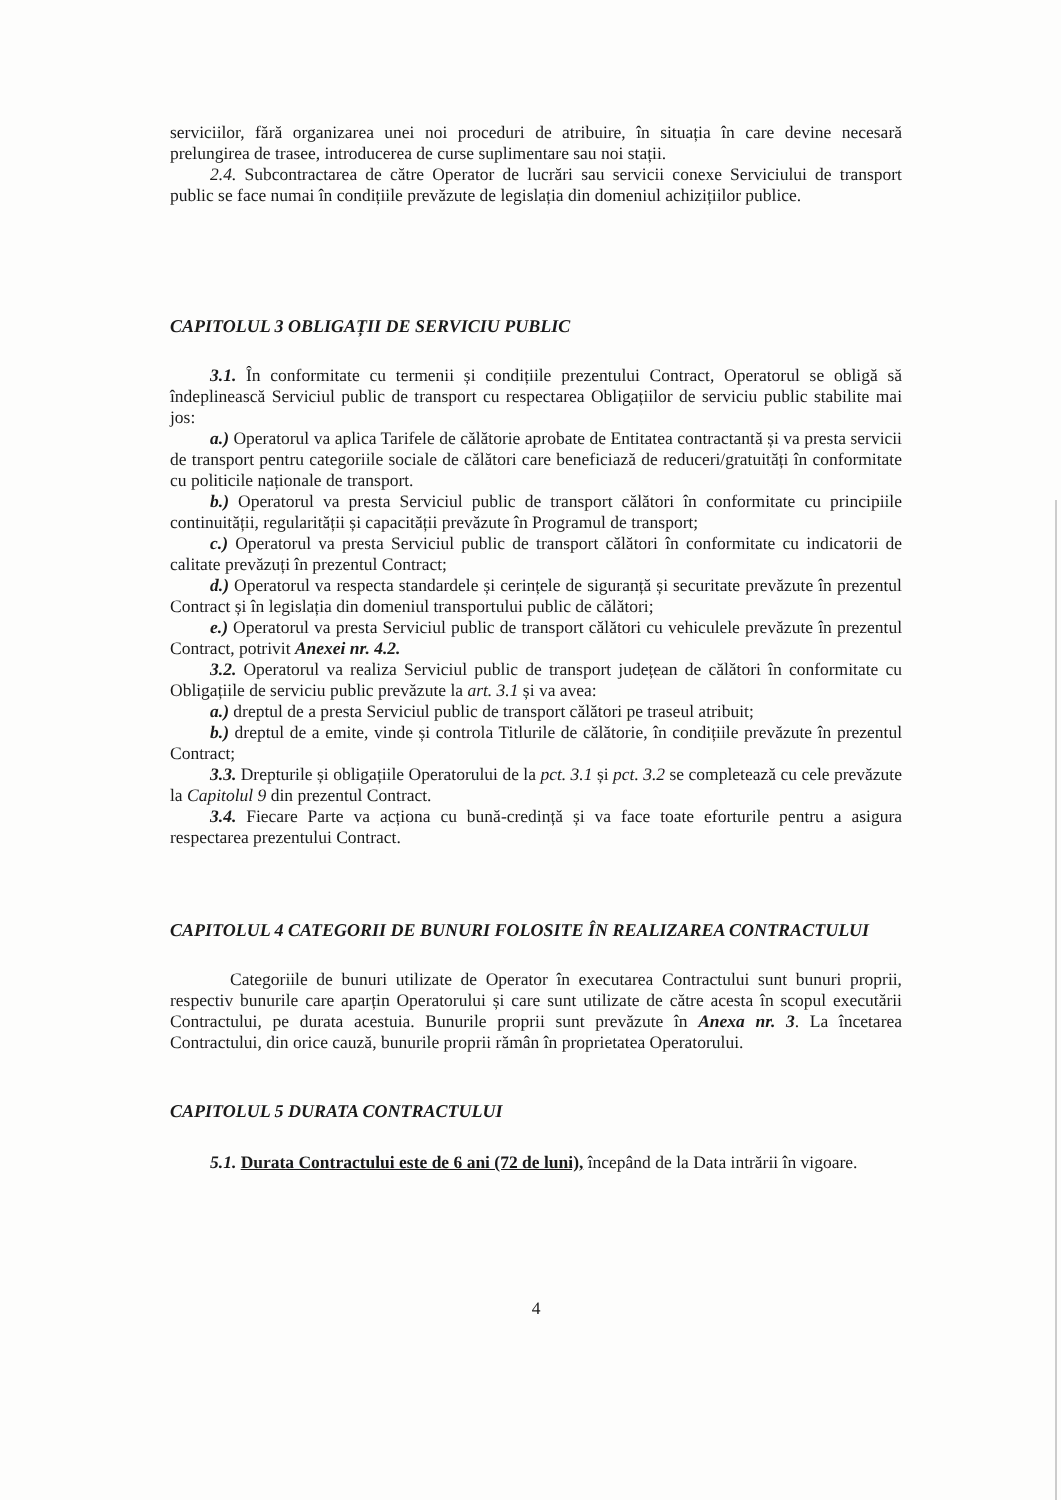serviciilor, fără organizarea unei noi proceduri de atribuire, în situația în care devine necesară prelungirea de trasee, introducerea de curse suplimentare sau noi stații.
2.4. Subcontractarea de către Operator de lucrări sau servicii conexe Serviciului de transport public se face numai în condițiile prevăzute de legislația din domeniul achizițiilor publice.
CAPITOLUL 3 OBLIGAȚII DE SERVICIU PUBLIC
3.1. În conformitate cu termenii și condițiile prezentului Contract, Operatorul se obligă să îndeplinească Serviciul public de transport cu respectarea Obligațiilor de serviciu public stabilite mai jos:
a.) Operatorul va aplica Tarifele de călătorie aprobate de Entitatea contractantă și va presta servicii de transport pentru categoriile sociale de călători care beneficiază de reduceri/gratuități în conformitate cu politicile naționale de transport.
b.) Operatorul va presta Serviciul public de transport călători în conformitate cu principiile continuității, regularității și capacității prevăzute în Programul de transport;
c.) Operatorul va presta Serviciul public de transport călători în conformitate cu indicatorii de calitate prevăzuți în prezentul Contract;
d.) Operatorul va respecta standardele și cerințele de siguranță și securitate prevăzute în prezentul Contract și în legislația din domeniul transportului public de călători;
e.) Operatorul va presta Serviciul public de transport călători cu vehiculele prevăzute în prezentul Contract, potrivit Anexei nr. 4.2.
3.2. Operatorul va realiza Serviciul public de transport județean de călători în conformitate cu Obligațiile de serviciu public prevăzute la art. 3.1 și va avea:
a.) dreptul de a presta Serviciul public de transport călători pe traseul atribuit;
b.) dreptul de a emite, vinde și controla Titlurile de călătorie, în condițiile prevăzute în prezentul Contract;
3.3. Drepturile și obligațiile Operatorului de la pct. 3.1 și pct. 3.2 se completează cu cele prevăzute la Capitolul 9 din prezentul Contract.
3.4. Fiecare Parte va acționa cu bună-credință și va face toate eforturile pentru a asigura respectarea prezentului Contract.
CAPITOLUL 4 CATEGORII DE BUNURI FOLOSITE ÎN REALIZAREA CONTRACTULUI
Categoriile de bunuri utilizate de Operator în executarea Contractului sunt bunuri proprii, respectiv bunurile care aparțin Operatorului și care sunt utilizate de către acesta în scopul executării Contractului, pe durata acestuia. Bunurile proprii sunt prevăzute în Anexa nr. 3. La încetarea Contractului, din orice cauză, bunurile proprii rămân în proprietatea Operatorului.
CAPITOLUL 5 DURATA CONTRACTULUI
5.1. Durata Contractului este de 6 ani (72 de luni), începând de la Data intrării în vigoare.
4